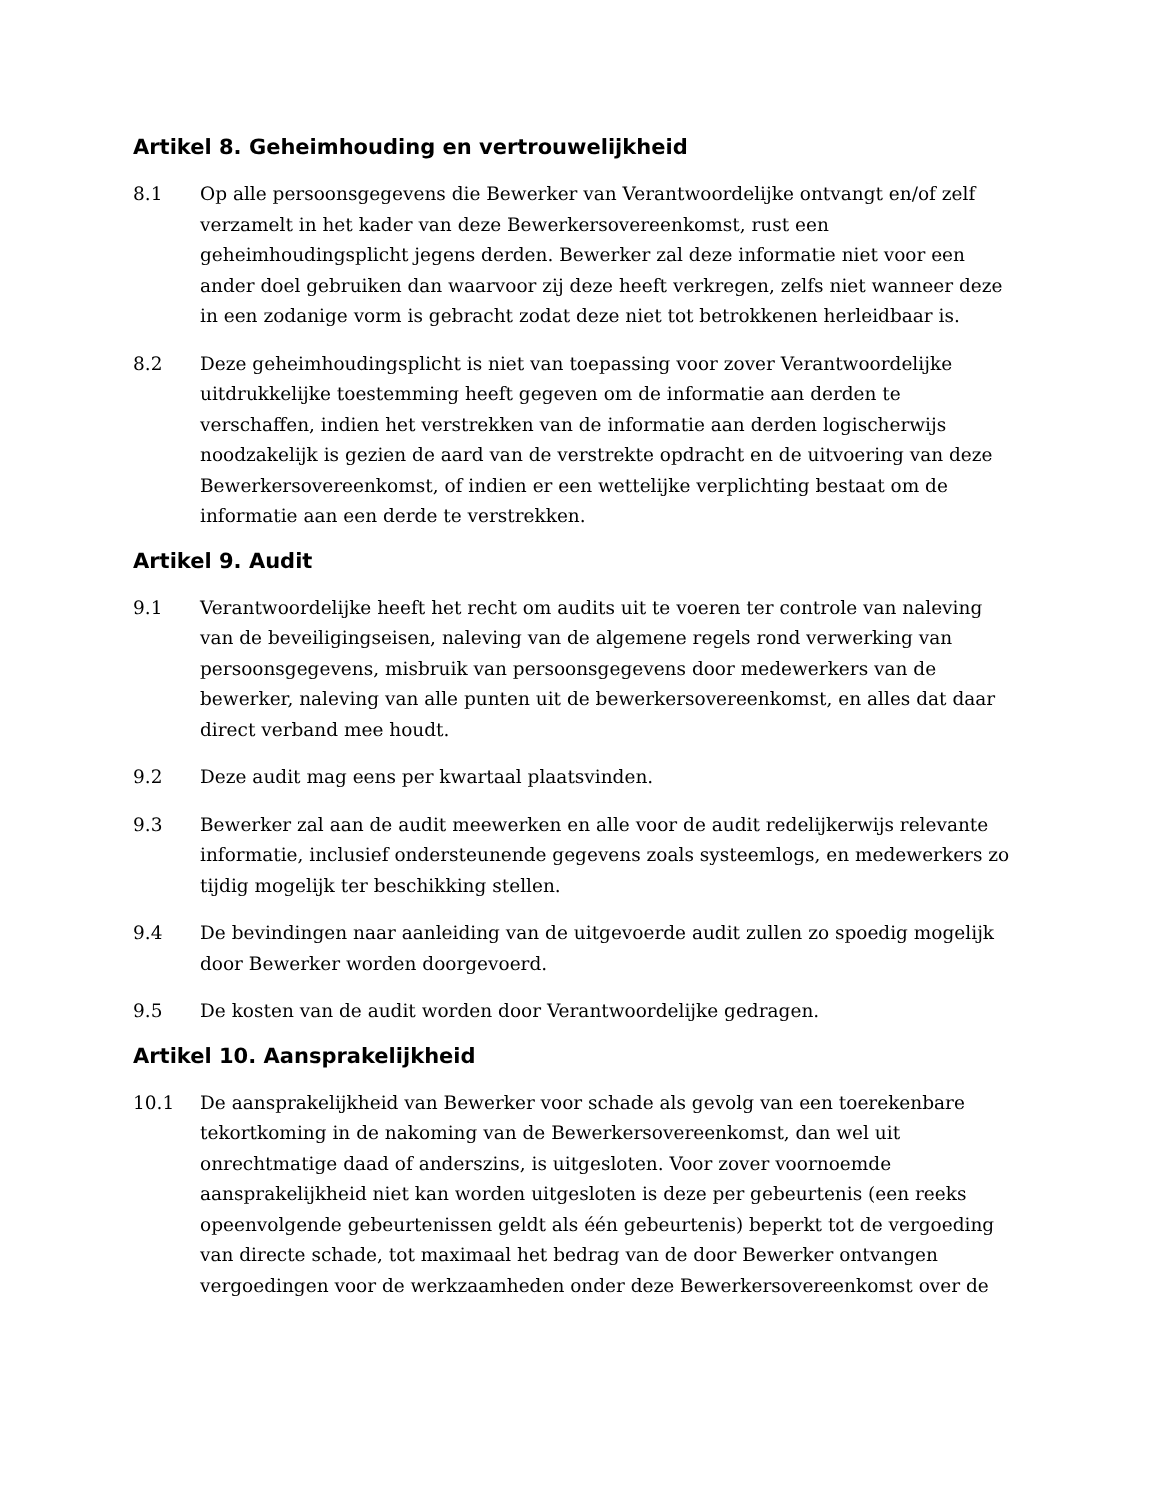Artikel 8. Geheimhouding en vertrouwelijkheid
8.1 Op alle persoonsgegevens die Bewerker van Verantwoordelijke ontvangt en/of zelf verzamelt in het kader van deze Bewerkersovereenkomst, rust een geheimhoudingsplicht jegens derden. Bewerker zal deze informatie niet voor een ander doel gebruiken dan waarvoor zij deze heeft verkregen, zelfs niet wanneer deze in een zodanige vorm is gebracht zodat deze niet tot betrokkenen herleidbaar is.
8.2 Deze geheimhoudingsplicht is niet van toepassing voor zover Verantwoordelijke uitdrukkelijke toestemming heeft gegeven om de informatie aan derden te verschaffen, indien het verstrekken van de informatie aan derden logischerwijs noodzakelijk is gezien de aard van de verstrekte opdracht en de uitvoering van deze Bewerkersovereenkomst, of indien er een wettelijke verplichting bestaat om de informatie aan een derde te verstrekken.
Artikel 9. Audit
9.1 Verantwoordelijke heeft het recht om audits uit te voeren ter controle van naleving van de beveiligingseisen, naleving van de algemene regels rond verwerking van persoonsgegevens, misbruik van persoonsgegevens door medewerkers van de bewerker, naleving van alle punten uit de bewerkersovereenkomst, en alles dat daar direct verband mee houdt.
9.2 Deze audit mag eens per kwartaal plaatsvinden.
9.3 Bewerker zal aan de audit meewerken en alle voor de audit redelijkerwijs relevante informatie, inclusief ondersteunende gegevens zoals systeemlogs, en medewerkers zo tijdig mogelijk ter beschikking stellen.
9.4 De bevindingen naar aanleiding van de uitgevoerde audit zullen zo spoedig mogelijk door Bewerker worden doorgevoerd.
9.5 De kosten van de audit worden door Verantwoordelijke gedragen.
Artikel 10. Aansprakelijkheid
10.1 De aansprakelijkheid van Bewerker voor schade als gevolg van een toerekenbare tekortkoming in de nakoming van de Bewerkersovereenkomst, dan wel uit onrechtmatige daad of anderszins, is uitgesloten. Voor zover voornoemde aansprakelijkheid niet kan worden uitgesloten is deze per gebeurtenis (een reeks opeenvolgende gebeurtenissen geldt als één gebeurtenis) beperkt tot de vergoeding van directe schade, tot maximaal het bedrag van de door Bewerker ontvangen vergoedingen voor de werkzaamheden onder deze Bewerkersovereenkomst over de